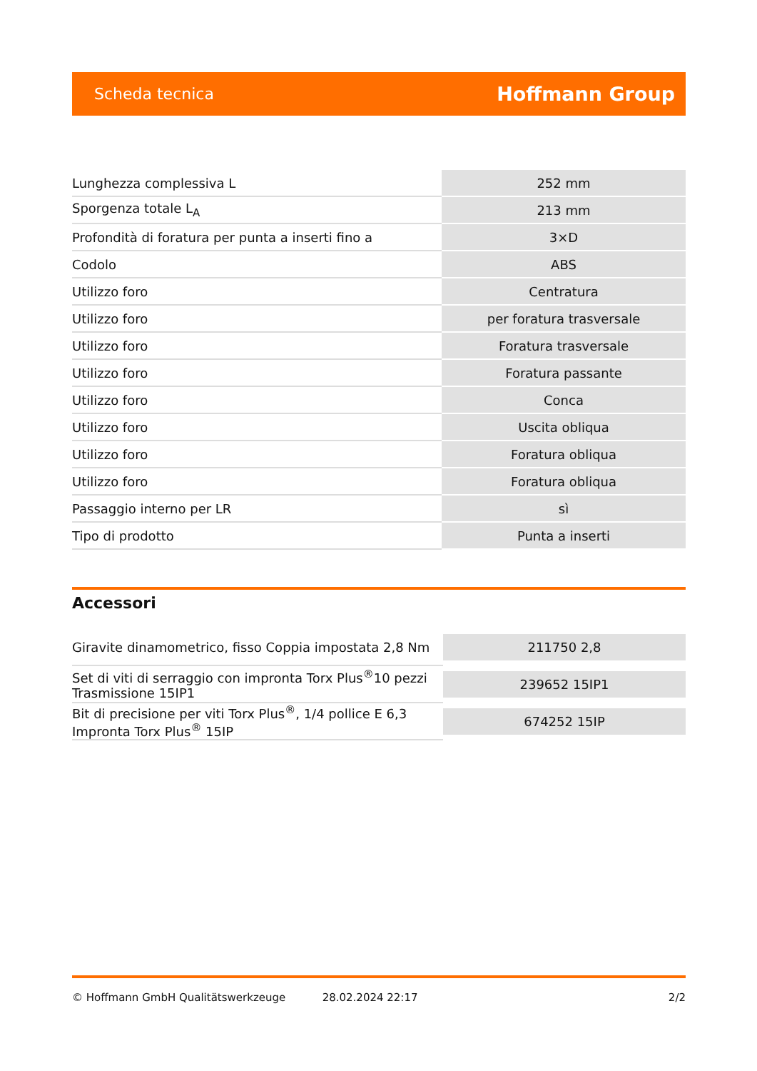Scheda tecnica Hoffmann Group
| Lunghezza complessiva L | 252 mm |
| Sporgenza totale L<sub>A</sub> | 213 mm |
| Profondità di foratura per punta a inserti fino a | 3×D |
| Codolo | ABS |
| Utilizzo foro | Centratura |
| Utilizzo foro | per foratura trasversale |
| Utilizzo foro | Foratura trasversale |
| Utilizzo foro | Foratura passante |
| Utilizzo foro | Conca |
| Utilizzo foro | Uscita obliqua |
| Utilizzo foro | Foratura obliqua |
| Utilizzo foro | Foratura obliqua |
| Passaggio interno per LR | sì |
| Tipo di prodotto | Punta a inserti |
Accessori
| Giravite dinamometrico, fisso Coppia impostata 2,8 Nm | 211750 2,8 |
| Set di viti di serraggio con impronta Torx Plus<sup>®</sup>10 pezzi Trasmissione 15IP1 | 239652 15IP1 |
| Bit di precisione per viti Torx Plus<sup>®</sup>, 1/4 pollice E 6,3 Impronta Torx Plus<sup>®</sup> 15IP | 674252 15IP |
© Hoffmann GmbH Qualitätswerkzeuge 28.02.2024 22:17 2/2